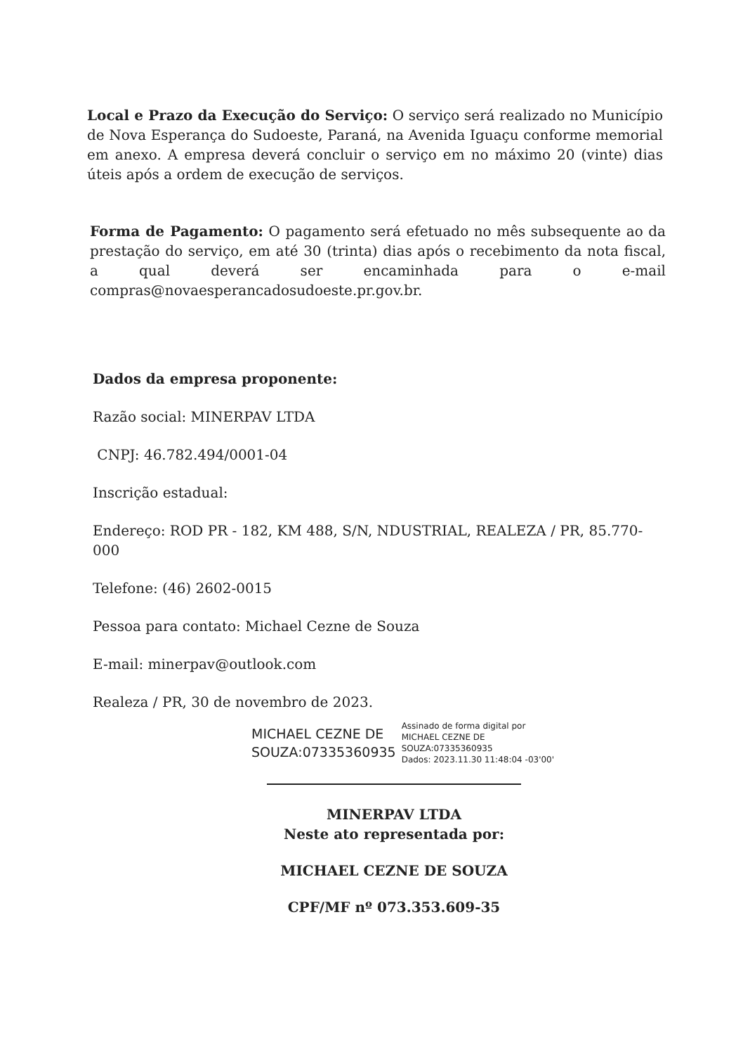Local e Prazo da Execução do Serviço: O serviço será realizado no Município de Nova Esperança do Sudoeste, Paraná, na Avenida Iguaçu conforme memorial em anexo. A empresa deverá concluir o serviço em no máximo 20 (vinte) dias úteis após a ordem de execução de serviços.
Forma de Pagamento: O pagamento será efetuado no mês subsequente ao da prestação do serviço, em até 30 (trinta) dias após o recebimento da nota fiscal, a qual deverá ser encaminhada para o e-mail compras@novaesperancadosudoeste.pr.gov.br.
Dados da empresa proponente:
Razão social: MINERPAV LTDA
CNPJ: 46.782.494/0001-04
Inscrição estadual:
Endereço: ROD PR - 182, KM 488, S/N, NDUSTRIAL, REALEZA / PR, 85.770-000
Telefone: (46) 2602-0015
Pessoa para contato: Michael Cezne de Souza
E-mail: minerpav@outlook.com
Realeza / PR, 30 de novembro de 2023.
MICHAEL CEZNE DE
SOUZA:07335360935
Assinado de forma digital por
MICHAEL CEZNE DE
SOUZA:07335360935
Dados: 2023.11.30 11:48:04 -03'00'
MINERPAV LTDA
Neste ato representada por:
MICHAEL CEZNE DE SOUZA
CPF/MF nº 073.353.609-35